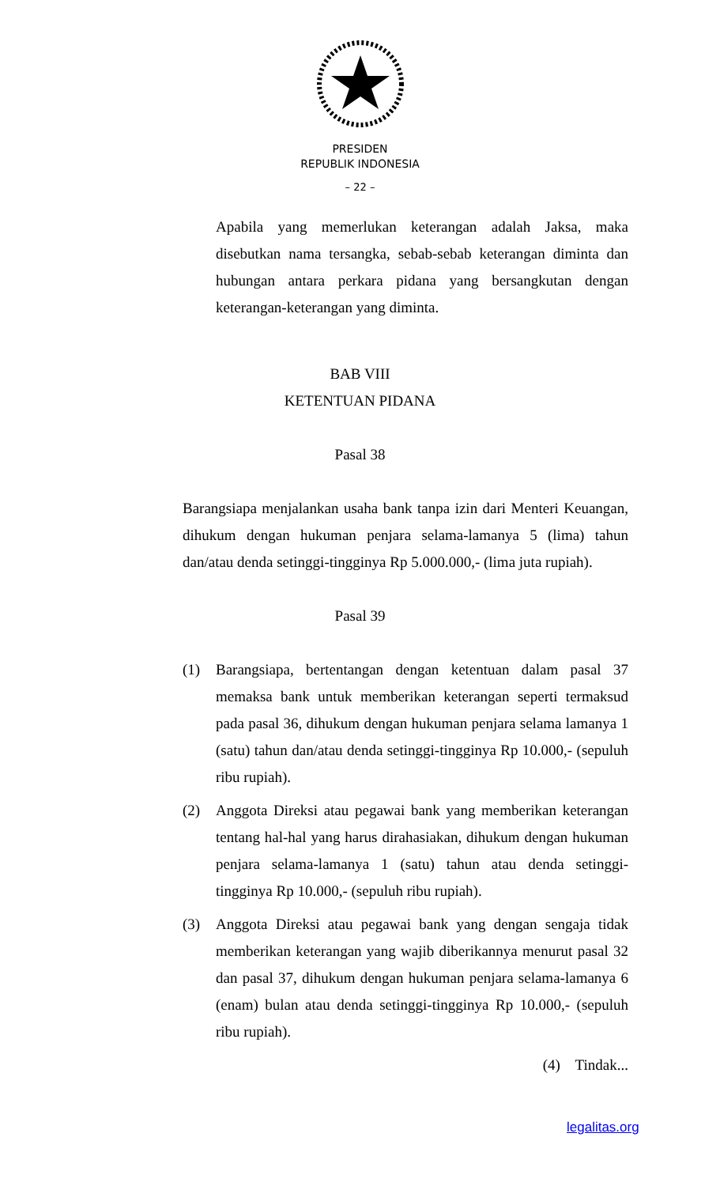PRESIDEN
REPUBLIK INDONESIA
– 22 –
Apabila yang memerlukan keterangan adalah Jaksa, maka disebutkan nama tersangka, sebab-sebab keterangan diminta dan hubungan antara perkara pidana yang bersangkutan dengan keterangan-keterangan yang diminta.
BAB VIII
KETENTUAN PIDANA
Pasal 38
Barangsiapa menjalankan usaha bank tanpa izin dari Menteri Keuangan, dihukum dengan hukuman penjara selama-lamanya 5 (lima) tahun dan/atau denda setinggi-tingginya Rp 5.000.000,- (lima juta rupiah).
Pasal 39
(1) Barangsiapa, bertentangan dengan ketentuan dalam pasal 37 memaksa bank untuk memberikan keterangan seperti termaksud pada pasal 36, dihukum dengan hukuman penjara selama lamanya 1 (satu) tahun dan/atau denda setinggi-tingginya Rp 10.000,- (sepuluh ribu rupiah).
(2) Anggota Direksi atau pegawai bank yang memberikan keterangan tentang hal-hal yang harus dirahasiakan, dihukum dengan hukuman penjara selama-lamanya 1 (satu) tahun atau denda setinggi-tingginya Rp 10.000,- (sepuluh ribu rupiah).
(3) Anggota Direksi atau pegawai bank yang dengan sengaja tidak memberikan keterangan yang wajib diberikannya menurut pasal 32 dan pasal 37, dihukum dengan hukuman penjara selama-lamanya 6 (enam) bulan atau denda setinggi-tingginya Rp 10.000,- (sepuluh ribu rupiah).
(4) Tindak...
legalitas.org